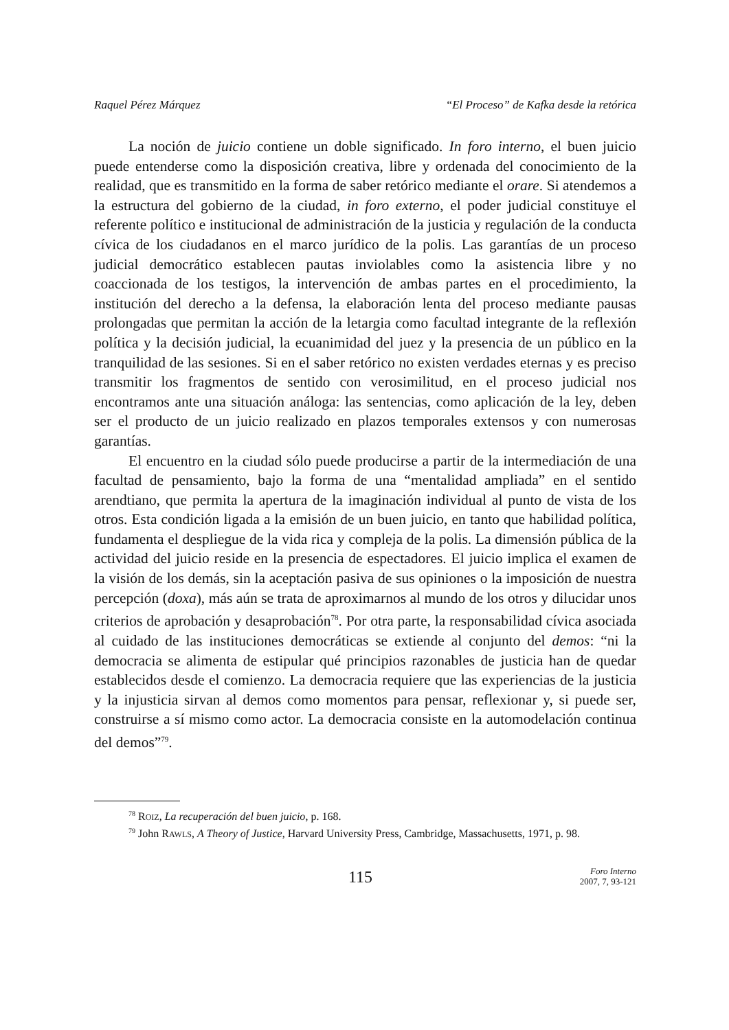Raquel Pérez Márquez “El Proceso” de Kafka desde la retórica
La noción de juicio contiene un doble significado. In foro interno, el buen juicio puede entenderse como la disposición creativa, libre y ordenada del conocimiento de la realidad, que es transmitido en la forma de saber retórico mediante el orare. Si atendemos a la estructura del gobierno de la ciudad, in foro externo, el poder judicial constituye el referente político e institucional de administración de la justicia y regulación de la conducta cívica de los ciudadanos en el marco jurídico de la polis. Las garantías de un proceso judicial democrático establecen pautas inviolables como la asistencia libre y no coaccionada de los testigos, la intervención de ambas partes en el procedimiento, la institución del derecho a la defensa, la elaboración lenta del proceso mediante pausas prolongadas que permitan la acción de la letargia como facultad integrante de la reflexión política y la decisión judicial, la ecuanimidad del juez y la presencia de un público en la tranquilidad de las sesiones. Si en el saber retórico no existen verdades eternas y es preciso transmitir los fragmentos de sentido con verosimilitud, en el proceso judicial nos encontramos ante una situación análoga: las sentencias, como aplicación de la ley, deben ser el producto de un juicio realizado en plazos temporales extensos y con numerosas garantías.
El encuentro en la ciudad sólo puede producirse a partir de la intermediación de una facultad de pensamiento, bajo la forma de una “mentalidad ampliada” en el sentido arendtiano, que permita la apertura de la imaginación individual al punto de vista de los otros. Esta condición ligada a la emisión de un buen juicio, en tanto que habilidad política, fundamenta el despliegue de la vida rica y compleja de la polis. La dimensión pública de la actividad del juicio reside en la presencia de espectadores. El juicio implica el examen de la visión de los demás, sin la aceptación pasiva de sus opiniones o la imposición de nuestra percepción (doxa), más aún se trata de aproximarnos al mundo de los otros y dilucidar unos criterios de aprobación y desaprobación<sup>78</sup>. Por otra parte, la responsabilidad cívica asociada al cuidado de las instituciones democráticas se extiende al conjunto del demos: “ni la democracia se alimenta de estipular qué principios razonables de justicia han de quedar establecidos desde el comienzo. La democracia requiere que las experiencias de la justicia y la injusticia sirvan al demos como momentos para pensar, reflexionar y, si puede ser, construirse a sí mismo como actor. La democracia consiste en la automodelación continua del demos”<sup>79</sup>.
<sup>78</sup> ROIZ, La recuperación del buen juicio, p. 168.
<sup>79</sup> John RAWLS, A Theory of Justice, Harvard University Press, Cambridge, Massachusetts, 1971, p. 98.
115
Foro Interno
2007, 7, 93-121